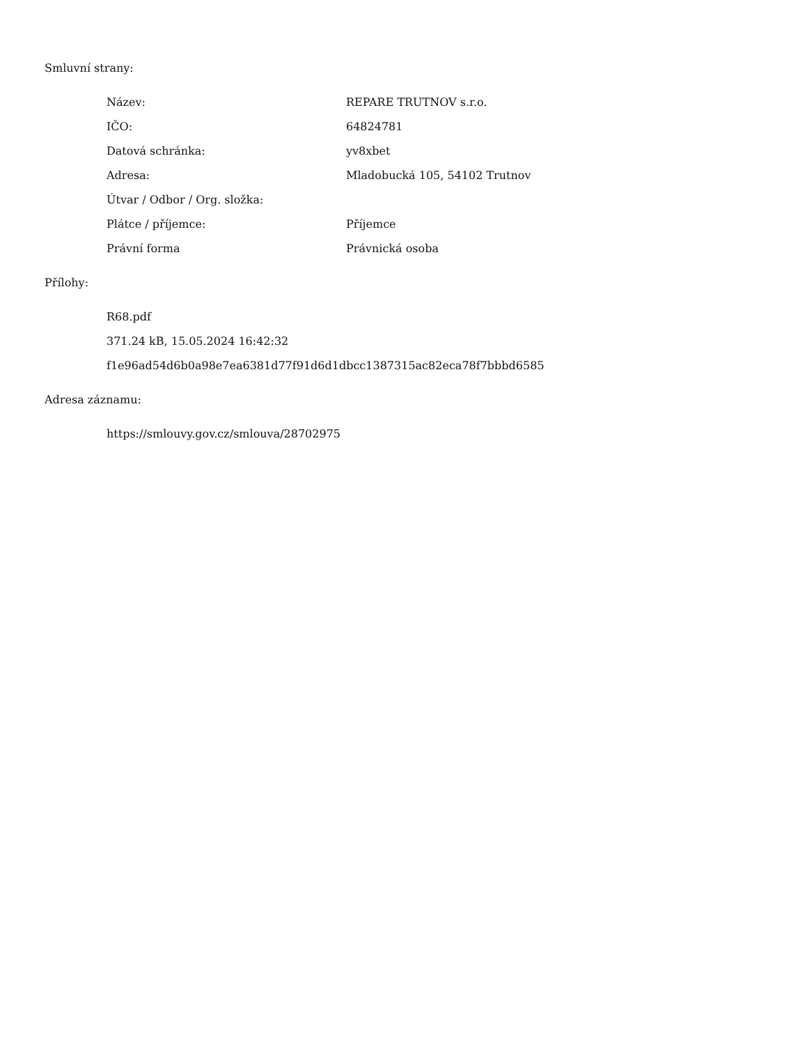Smluvní strany:
| Název: | REPARE TRUTNOV s.r.o. |
| IČO: | 64824781 |
| Datová schránka: | yv8xbet |
| Adresa: | Mladobucká 105, 54102 Trutnov |
| Útvar / Odbor / Org. složka: | |
| Plátce / příjemce: | Příjemce |
| Právní forma | Právnická osoba |
Přílohy:
R68.pdf
371.24 kB, 15.05.2024 16:42:32
f1e96ad54d6b0a98e7ea6381d77f91d6d1dbcc1387315ac82eca78f7bbbd6585
Adresa záznamu:
https://smlouvy.gov.cz/smlouva/28702975